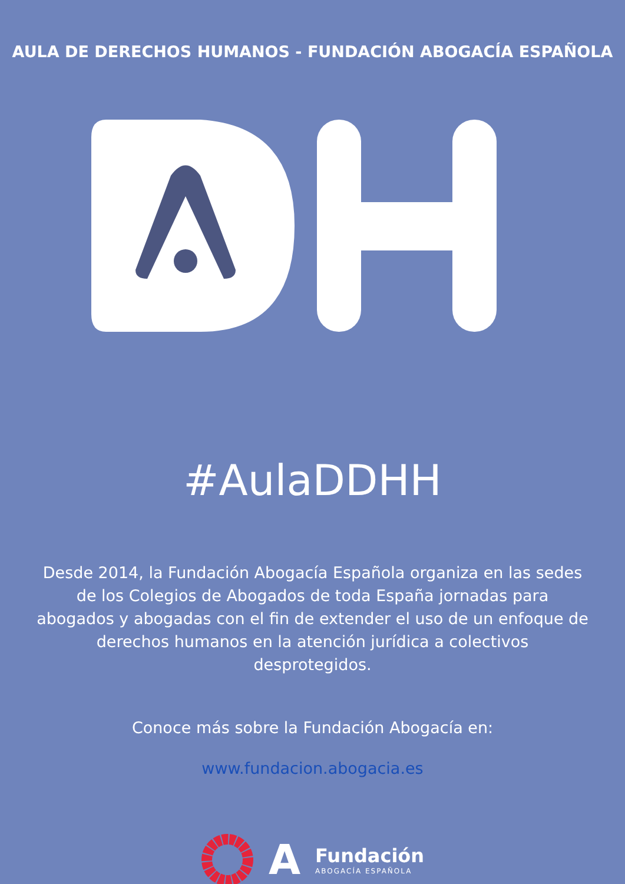AULA DE DERECHOS HUMANOS - FUNDACIÓN ABOGACÍA ESPAÑOLA
#AulaDDHH
Desde 2014, la Fundación Abogacía Española organiza en las sedes de los Colegios de Abogados de toda España jornadas para abogados y abogadas con el fin de extender el uso de un enfoque de derechos humanos en la atención jurídica a colectivos desprotegidos.
Conoce más sobre la Fundación Abogacía en:
www.fundacion.abogacia.es
A
Fundación
ABOGACÍA ESPAÑOLA